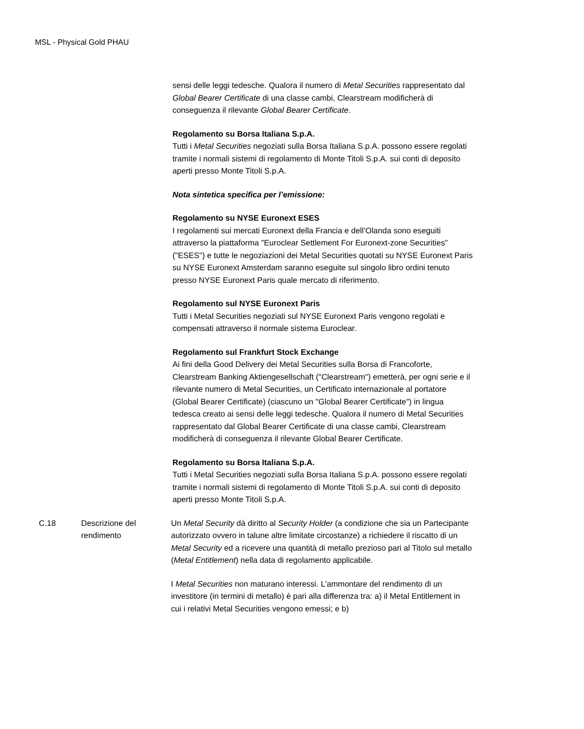MSL - Physical Gold PHAU
sensi delle leggi tedesche. Qualora il numero di Metal Securities rappresentato dal Global Bearer Certificate di una classe cambi, Clearstream modificherà di conseguenza il rilevante Global Bearer Certificate.
Regolamento su Borsa Italiana S.p.A.
Tutti i Metal Securities negoziati sulla Borsa Italiana S.p.A. possono essere regolati tramite i normali sistemi di regolamento di Monte Titoli S.p.A. sui conti di deposito aperti presso Monte Titoli S.p.A.
Nota sintetica specifica per l’emissione:
Regolamento su NYSE Euronext ESES
I regolamenti sui mercati Euronext della Francia e dell’Olanda sono eseguiti attraverso la piattaforma "Euroclear Settlement For Euronext-zone Securities" ("ESES") e tutte le negoziazioni dei Metal Securities quotati su NYSE Euronext Paris su NYSE Euronext Amsterdam saranno eseguite sul singolo libro ordini tenuto presso NYSE Euronext Paris quale mercato di riferimento.
Regolamento sul NYSE Euronext Paris
Tutti i Metal Securities negoziati sul NYSE Euronext Paris vengono regolati e compensati attraverso il normale sistema Euroclear.
Regolamento sul Frankfurt Stock Exchange
Ai fini della Good Delivery dei Metal Securities sulla Borsa di Francoforte, Clearstream Banking Aktiengesellschaft ("Clearstream") emetterà, per ogni serie e il rilevante numero di Metal Securities, un Certificato internazionale al portatore (Global Bearer Certificate) (ciascuno un "Global Bearer Certificate") in lingua tedesca creato ai sensi delle leggi tedesche. Qualora il numero di Metal Securities rappresentato dal Global Bearer Certificate di una classe cambi, Clearstream modificherà di conseguenza il rilevante Global Bearer Certificate.
Regolamento su Borsa Italiana S.p.A.
Tutti i Metal Securities negoziati sulla Borsa Italiana S.p.A. possono essere regolati tramite i normali sistemi di regolamento di Monte Titoli S.p.A. sui conti di deposito aperti presso Monte Titoli S.p.A.
| C.18 | Descrizione del rendimento | Un Metal Security dà diritto al Security Holder (a condizione che sia un Partecipante autorizzato ovvero in talune altre limitate circostanze) a richiedere il riscatto di un Metal Security ed a ricevere una quantità di metallo prezioso pari al Titolo sul metallo ( Metal Entitlement ) nella data di regolamento applicabile. I Metal Securities non maturano interessi. L'ammontare del rendimento di un investitore (in termini di metallo) è pari alla differenza tra: a) il Metal Entitlement in cui i relativi Metal Securities vengono emessi; e b) |